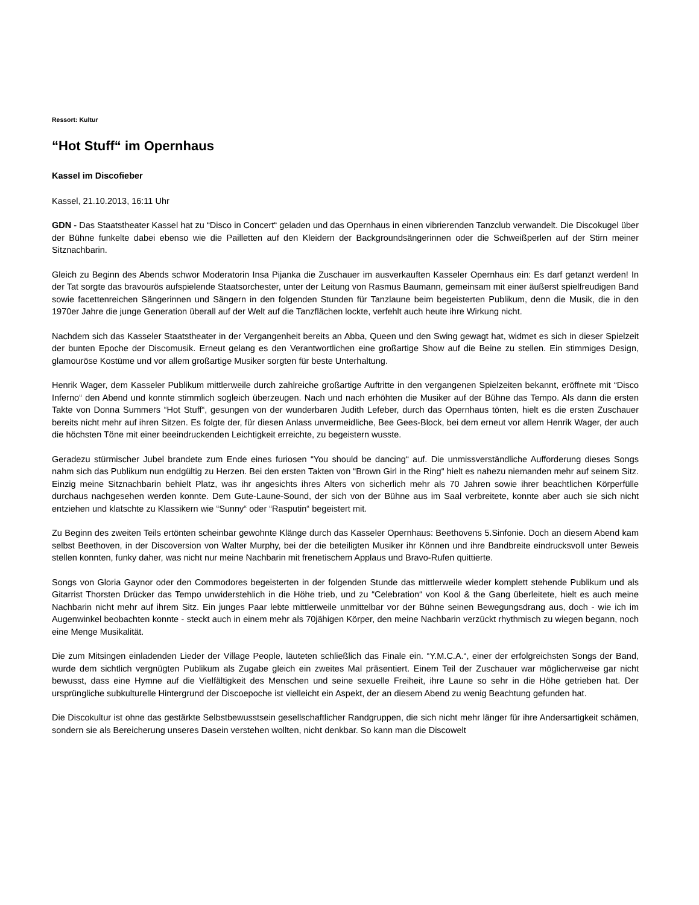Ressort: Kultur
“Hot Stuff“ im Opernhaus
Kassel im Discofieber
Kassel, 21.10.2013, 16:11 Uhr
GDN - Das Staatstheater Kassel hat zu “Disco in Concert“ geladen und das Opernhaus in einen vibrierenden Tanzclub verwandelt. Die Discokugel über der Bühne funkelte dabei ebenso wie die Pailletten auf den Kleidern der Backgroundsängerinnen oder die Schweißperlen auf der Stirn meiner Sitznachbarin.
Gleich zu Beginn des Abends schwor Moderatorin Insa Pijanka die Zuschauer im ausverkauften Kasseler Opernhaus ein: Es darf getanzt werden! In der Tat sorgte das bravourös aufspielende Staatsorchester, unter der Leitung von Rasmus Baumann, gemeinsam mit einer äußerst spielfreudigen Band sowie facettenreichen Sängerinnen und Sängern in den folgenden Stunden für Tanzlaune beim begeisterten Publikum, denn die Musik, die in den 1970er Jahre die junge Generation überall auf der Welt auf die Tanzflächen lockte, verfehlt auch heute ihre Wirkung nicht.
Nachdem sich das Kasseler Staatstheater in der Vergangenheit bereits an Abba, Queen und den Swing gewagt hat, widmet es sich in dieser Spielzeit der bunten Epoche der Discomusik. Erneut gelang es den Verantwortlichen eine großartige Show auf die Beine zu stellen. Ein stimmiges Design, glamouröse Kostüme und vor allem großartige Musiker sorgten für beste Unterhaltung.
Henrik Wager, dem Kasseler Publikum mittlerweile durch zahlreiche großartige Auftritte in den vergangenen Spielzeiten bekannt, eröffnete mit “Disco Inferno“ den Abend und konnte stimmlich sogleich überzeugen. Nach und nach erhöhten die Musiker auf der Bühne das Tempo. Als dann die ersten Takte von Donna Summers “Hot Stuff“, gesungen von der wunderbaren Judith Lefeber, durch das Opernhaus tönten, hielt es die ersten Zuschauer bereits nicht mehr auf ihren Sitzen. Es folgte der, für diesen Anlass unvermeidliche, Bee Gees-Block, bei dem erneut vor allem Henrik Wager, der auch die höchsten Töne mit einer beeindruckenden Leichtigkeit erreichte, zu begeistern wusste.
Geradezu stürmischer Jubel brandete zum Ende eines furiosen “You should be dancing“ auf. Die unmissverständliche Aufforderung dieses Songs nahm sich das Publikum nun endgültig zu Herzen. Bei den ersten Takten von “Brown Girl in the Ring“ hielt es nahezu niemanden mehr auf seinem Sitz. Einzig meine Sitznachbarin behielt Platz, was ihr angesichts ihres Alters von sicherlich mehr als 70 Jahren sowie ihrer beachtlichen Körperfülle durchaus nachgesehen werden konnte. Dem Gute-Laune-Sound, der sich von der Bühne aus im Saal verbreitete, konnte aber auch sie sich nicht entziehen und klatschte zu Klassikern wie “Sunny“ oder “Rasputin“ begeistert mit.
Zu Beginn des zweiten Teils ertönten scheinbar gewohnte Klänge durch das Kasseler Opernhaus: Beethovens 5.Sinfonie. Doch an diesem Abend kam selbst Beethoven, in der Discoversion von Walter Murphy, bei der die beteiligten Musiker ihr Können und ihre Bandbreite eindrucksvoll unter Beweis stellen konnten, funky daher, was nicht nur meine Nachbarin mit frenetischem Applaus und Bravo-Rufen quittierte.
Songs von Gloria Gaynor oder den Commodores begeisterten in der folgenden Stunde das mittlerweile wieder komplett stehende Publikum und als Gitarrist Thorsten Drücker das Tempo unwiderstehlich in die Höhe trieb, und zu “Celebration“ von Kool & the Gang überleitete, hielt es auch meine Nachbarin nicht mehr auf ihrem Sitz. Ein junges Paar lebte mittlerweile unmittelbar vor der Bühne seinen Bewegungsdrang aus, doch - wie ich im Augenwinkel beobachten konnte - steckt auch in einem mehr als 70jähigen Körper, den meine Nachbarin verzückt rhythmisch zu wiegen begann, noch eine Menge Musikalität.
Die zum Mitsingen einladenden Lieder der Village People, läuteten schließlich das Finale ein. “Y.M.C.A.“, einer der erfolgreichsten Songs der Band, wurde dem sichtlich vergnügten Publikum als Zugabe gleich ein zweites Mal präsentiert. Einem Teil der Zuschauer war möglicherweise gar nicht bewusst, dass eine Hymne auf die Vielfältigkeit des Menschen und seine sexuelle Freiheit, ihre Laune so sehr in die Höhe getrieben hat. Der ursprüngliche subkulturelle Hintergrund der Discoepoche ist vielleicht ein Aspekt, der an diesem Abend zu wenig Beachtung gefunden hat.
Die Discokultur ist ohne das gestärkte Selbstbewusstsein gesellschaftlicher Randgruppen, die sich nicht mehr länger für ihre Andersartigkeit schämen, sondern sie als Bereicherung unseres Dasein verstehen wollten, nicht denkbar. So kann man die Discowelt